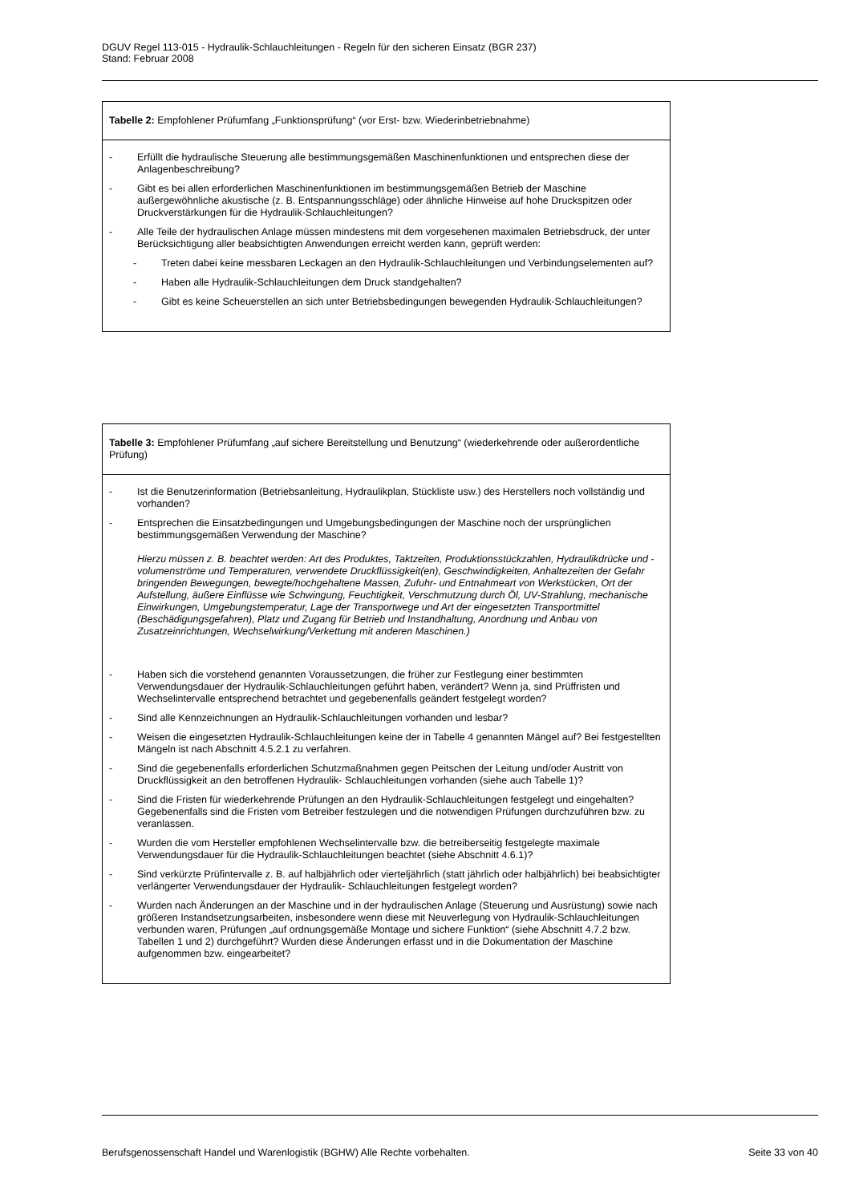DGUV Regel 113-015 - Hydraulik-Schlauchleitungen - Regeln für den sicheren Einsatz (BGR 237)
Stand: Februar 2008
Tabelle 2: Empfohlener Prüfumfang „Funktionsprüfung“ (vor Erst- bzw. Wiederinbetriebnahme)
- Erfüllt die hydraulische Steuerung alle bestimmungsgemäßen Maschinenfunktionen und entsprechen diese der Anlagenbeschreibung?
- Gibt es bei allen erforderlichen Maschinenfunktionen im bestimmungsgemäßen Betrieb der Maschine außergewöhnliche akustische (z. B. Entspannungsschläge) oder ähnliche Hinweise auf hohe Druckspitzen oder Druckverstärkungen für die Hydraulik-Schlauchleitungen?
- Alle Teile der hydraulischen Anlage müssen mindestens mit dem vorgesehenen maximalen Betriebsdruck, der unter Berücksichtigung aller beabsichtigten Anwendungen erreicht werden kann, geprüft werden:
- Treten dabei keine messbaren Leckagen an den Hydraulik-Schlauchleitungen und Verbindungselementen auf?
- Haben alle Hydraulik-Schlauchleitungen dem Druck standgehalten?
- Gibt es keine Scheuerstellen an sich unter Betriebsbedingungen bewegenden Hydraulik-Schlauchleitungen?
Tabelle 3: Empfohlener Prüfumfang „auf sichere Bereitstellung und Benutzung“ (wiederkehrende oder außerordentliche Prüfung)
- Ist die Benutzerinformation (Betriebsanleitung, Hydraulikplan, Stückliste usw.) des Herstellers noch vollständig und vorhanden?
- Entsprechen die Einsatzbedingungen und Umgebungsbedingungen der Maschine noch der ursprünglichen bestimmungsgemäßen Verwendung der Maschine?
Hierzu müssen z. B. beachtet werden: Art des Produktes, Taktzeiten, Produktionsstückzahlen, Hydraulikdrücke und -volumenströme und Temperaturen, verwendete Druckflüssigkeit(en), Geschwindigkeiten, Anhaltezeiten der Gefahr bringenden Bewegungen, bewegte/hochgehaltene Massen, Zufuhr- und Entnahmeart von Werkstücken, Ort der Aufstellung, äußere Einflüsse wie Schwingung, Feuchtigkeit, Verschmutzung durch Öl, UV-Strahlung, mechanische Einwirkungen, Umgebungstemperatur, Lage der Transportwege und Art der eingesetzten Transportmittel (Beschädigungsgefahren), Platz und Zugang für Betrieb und Instandhaltung, Anordnung und Anbau von Zusatzeinrichtungen, Wechselwirkung/Verkettung mit anderen Maschinen.)
- Haben sich die vorstehend genannten Voraussetzungen, die früher zur Festlegung einer bestimmten Verwendungsdauer der Hydraulik-Schlauchleitungen geführt haben, verändert? Wenn ja, sind Prüffristen und Wechselintervalle entsprechend betrachtet und gegebenenfalls geändert festgelegt worden?
- Sind alle Kennzeichnungen an Hydraulik-Schlauchleitungen vorhanden und lesbar?
- Weisen die eingesetzten Hydraulik-Schlauchleitungen keine der in Tabelle 4 genannten Mängel auf? Bei festgestellten Mängeln ist nach Abschnitt 4.5.2.1 zu verfahren.
- Sind die gegebenenfalls erforderlichen Schutzmaßnahmen gegen Peitschen der Leitung und/oder Austritt von Druckflüssigkeit an den betroffenen Hydraulik- Schlauchleitungen vorhanden (siehe auch Tabelle 1)?
- Sind die Fristen für wiederkehrende Prüfungen an den Hydraulik-Schlauchleitungen festgelegt und eingehalten? Gegebenenfalls sind die Fristen vom Betreiber festzulegen und die notwendigen Prüfungen durchzuführen bzw. zu veranlassen.
- Wurden die vom Hersteller empfohlenen Wechselintervalle bzw. die betreiberseitig festgelegte maximale Verwendungsdauer für die Hydraulik-Schlauchleitungen beachtet (siehe Abschnitt 4.6.1)?
- Sind verkürzte Prüfintervalle z. B. auf halbjährlich oder vierteljährlich (statt jährlich oder halbjährlich) bei beabsichtigter verlängerter Verwendungsdauer der Hydraulik- Schlauchleitungen festgelegt worden?
- Wurden nach Änderungen an der Maschine und in der hydraulischen Anlage (Steuerung und Ausrüstung) sowie nach größeren Instandsetzungsarbeiten, insbesondere wenn diese mit Neuverlegung von Hydraulik-Schlauchleitungen verbunden waren, Prüfungen „auf ordnungsgemäße Montage und sichere Funktion“ (siehe Abschnitt 4.7.2 bzw. Tabellen 1 und 2) durchgeführt? Wurden diese Änderungen erfasst und in die Dokumentation der Maschine aufgenommen bzw. eingearbeitet?
Berufsgenossenschaft Handel und Warenlogistik (BGHW) Alle Rechte vorbehalten. Seite 33 von 40